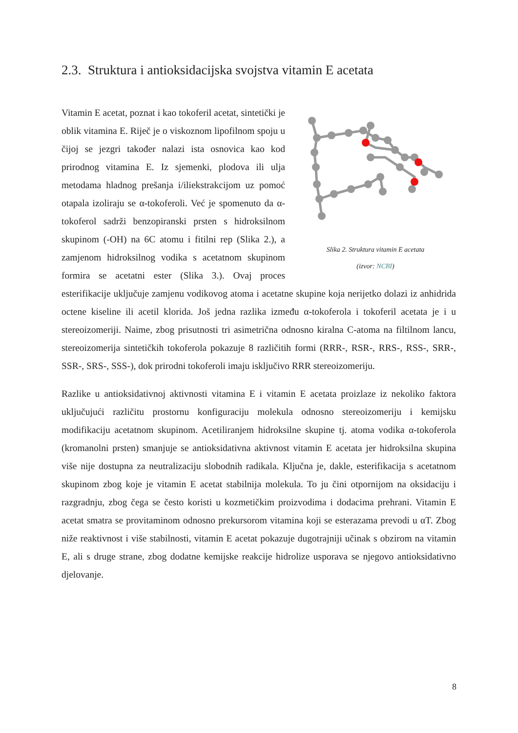2.3. Struktura i antioksidacijska svojstva vitamin E acetata
Slika 2. Struktura vitamin E acetata
(izvor: NCBI)
Vitamin E acetat, poznat i kao tokoferil acetat, sintetički je oblik vitamina E. Riječ je o viskoznom lipofilnom spoju u čijoj se jezgri također nalazi ista osnovica kao kod prirodnog vitamina E. Iz sjemenki, plodova ili ulja metodama hladnog prešanja i/iliekstrakcijom uz pomoć otapala izoliraju se α-tokoferoli. Već je spomenuto da α-tokoferol sadrži benzopiranski prsten s hidroksilnom skupinom (-OH) na 6C atomu i fitilni rep (Slika 2.), a zamjenom hidroksilnog vodika s acetatnom skupinom formira se acetatni ester (Slika 3.). Ovaj proces esterifikacije uključuje zamjenu vodikovog atoma i acetatne skupine koja nerijetko dolazi iz anhidrida octene kiseline ili acetil klorida. Još jedna razlika između α-tokoferola i tokoferil acetata je i u stereoizomeriji. Naime, zbog prisutnosti tri asimetrična odnosno kiralna C-atoma na filtilnom lancu, stereoizomerija sintetičkih tokoferola pokazuje 8 različitih formi (RRR-, RSR-, RRS-, RSS-, SRR-, SSR-, SRS-, SSS-), dok prirodni tokoferoli imaju isključivo RRR stereoizomeriju.
Razlike u antioksidativnoj aktivnosti vitamina E i vitamin E acetata proizlaze iz nekoliko faktora uključujući različitu prostornu konfiguraciju molekula odnosno stereoizomeriju i kemijsku modifikaciju acetatnom skupinom. Acetiliranjem hidroksilne skupine tj. atoma vodika α-tokoferola (kromanolni prsten) smanjuje se antioksidativna aktivnost vitamin E acetata jer hidroksilna skupina više nije dostupna za neutralizaciju slobodnih radikala. Ključna je, dakle, esterifikacija s acetatnom skupinom zbog koje je vitamin E acetat stabilnija molekula. To ju čini otpornijom na oksidaciju i razgradnju, zbog čega se često koristi u kozmetičkim proizvodima i dodacima prehrani. Vitamin E acetat smatra se provitaminom odnosno prekursorom vitamina koji se esterazama prevodi u αT. Zbog niže reaktivnost i više stabilnosti, vitamin E acetat pokazuje dugotrajniji učinak s obzirom na vitamin E, ali s druge strane, zbog dodatne kemijske reakcije hidrolize usporava se njegovo antioksidativno djelovanje.
8